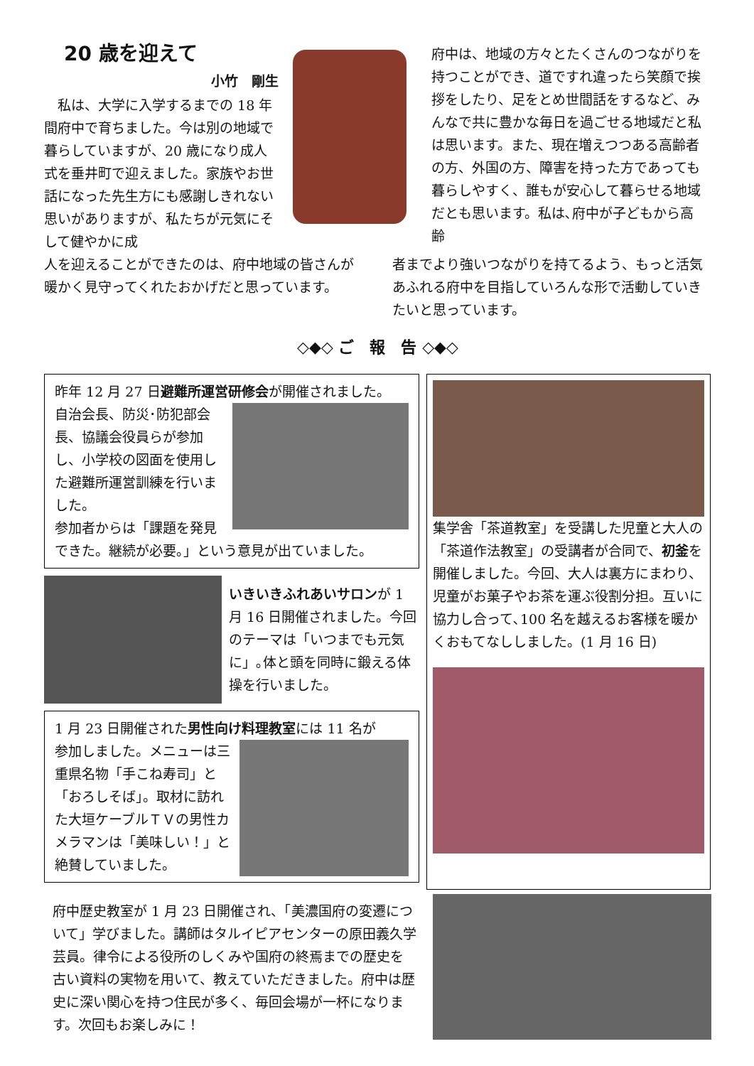20 歳を迎えて
小竹　剛生
　私は、大学に入学するまでの 18 年間府中で育ちました。今は別の地域で暮らしていますが、20 歳になり成人式を垂井町で迎えました。家族やお世話になった先生方にも感謝しきれない思いがありますが、私たちが元気にそして健やかに成
府中は、地域の方々とたくさんのつながりを持つことができ、道ですれ違ったら笑顔で挨拶をしたり、足をとめ世間話をするなど、みんなで共に豊かな毎日を過ごせる地域だと私は思います。また、現在増えつつある高齢者の方、外国の方、障害を持った方であっても暮らしやすく、誰もが安心して暮らせる地域だとも思います。私は､府中が子どもから高齢
人を迎えることができたのは、府中地域の皆さんが暖かく見守ってくれたおかげだと思っています。
者までより強いつながりを持てるよう、もっと活気あふれる府中を目指していろんな形で活動していきたいと思っています。
◇◆◇ ご　報　告 ◇◆◇
昨年 12 月 27 日避難所運営研修会が開催されました。
自治会長、防災･防犯部会長、協議会役員らが参加し、小学校の図面を使用した避難所運営訓練を行いました。
参加者からは「課題を発見できた。継続が必要。」という意見が出ていました。
いきいきふれあいサロンが 1 月 16 日開催されました。今回のテーマは「いつまでも元気に」｡体と頭を同時に鍛える体操を行いました。
1 月 23 日開催された男性向け料理教室には 11 名が
参加しました。メニューは三重県名物「手こね寿司」と「おろしそば」。取材に訪れた大垣ケーブルＴＶの男性カメラマンは「美味しい！」と絶賛していました。
集学舎「茶道教室」を受講した児童と大人の「茶道作法教室」の受講者が合同で、初釜を開催しました。今回、大人は裏方にまわり、児童がお菓子やお茶を運ぶ役割分担。互いに協力し合って､100 名を越えるお客様を暖かくおもてなししました。(1 月 16 日)
府中歴史教室が 1 月 23 日開催され、「美濃国府の変遷について」学びました。講師はタルイピアセンターの原田義久学芸員。律令による役所のしくみや国府の終焉までの歴史を古い資料の実物を用いて、教えていただきました。府中は歴史に深い関心を持つ住民が多く、毎回会場が一杯になります。次回もお楽しみに！